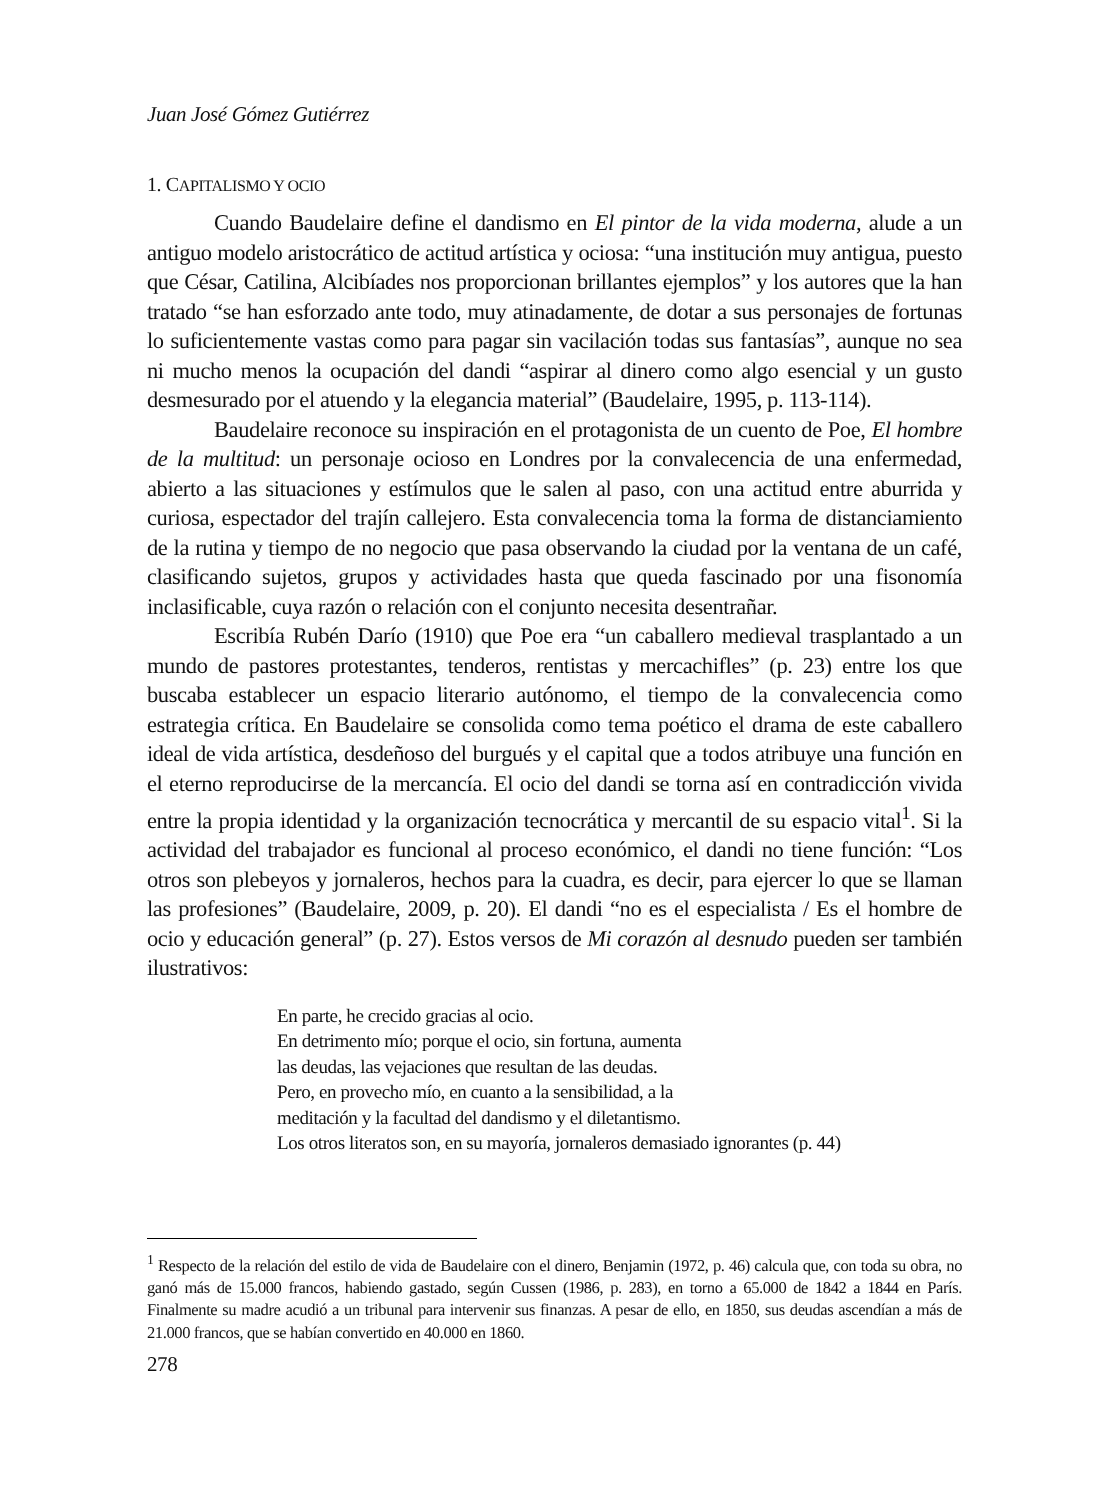Juan José Gómez Gutiérrez
1. CAPITALISMO Y OCIO
Cuando Baudelaire define el dandismo en El pintor de la vida moderna, alude a un antiguo modelo aristocrático de actitud artística y ociosa: “una institución muy antigua, puesto que César, Catilina, Alcibíades nos proporcionan brillantes ejemplos” y los autores que la han tratado “se han esforzado ante todo, muy atinadamente, de dotar a sus personajes de fortunas lo suficientemente vastas como para pagar sin vacilación todas sus fantasías”, aunque no sea ni mucho menos la ocupación del dandi “aspirar al dinero como algo esencial y un gusto desmesurado por el atuendo y la elegancia material” (Baudelaire, 1995, p. 113-114).
Baudelaire reconoce su inspiración en el protagonista de un cuento de Poe, El hombre de la multitud: un personaje ocioso en Londres por la convalecencia de una enfermedad, abierto a las situaciones y estímulos que le salen al paso, con una actitud entre aburrida y curiosa, espectador del trajín callejero. Esta convalecencia toma la forma de distanciamiento de la rutina y tiempo de no negocio que pasa observando la ciudad por la ventana de un café, clasificando sujetos, grupos y actividades hasta que queda fascinado por una fisonomía inclasificable, cuya razón o relación con el conjunto necesita desentrañar.
Escribía Rubén Darío (1910) que Poe era “un caballero medieval trasplantado a un mundo de pastores protestantes, tenderos, rentistas y mercachifles” (p. 23) entre los que buscaba establecer un espacio literario autónomo, el tiempo de la convalecencia como estrategia crítica. En Baudelaire se consolida como tema poético el drama de este caballero ideal de vida artística, desdeñoso del burgués y el capital que a todos atribuye una función en el eterno reproducirse de la mercancía. El ocio del dandi se torna así en contradicción vivida entre la propia identidad y la organización tecnocrática y mercantil de su espacio vital<sup>1</sup>. Si la actividad del trabajador es funcional al proceso económico, el dandi no tiene función: “Los otros son plebeyos y jornaleros, hechos para la cuadra, es decir, para ejercer lo que se llaman las profesiones” (Baudelaire, 2009, p. 20). El dandi “no es el especialista / Es el hombre de ocio y educación general” (p. 27). Estos versos de Mi corazón al desnudo pueden ser también ilustrativos:
En parte, he crecido gracias al ocio.
En detrimento mío; porque el ocio, sin fortuna, aumenta
las deudas, las vejaciones que resultan de las deudas.
Pero, en provecho mío, en cuanto a la sensibilidad, a la
meditación y la facultad del dandismo y el diletantismo.
Los otros literatos son, en su mayoría, jornaleros demasiado ignorantes (p. 44)
<sup>1</sup> Respecto de la relación del estilo de vida de Baudelaire con el dinero, Benjamin (1972, p. 46) calcula que, con toda su obra, no ganó más de 15.000 francos, habiendo gastado, según Cussen (1986, p. 283), en torno a 65.000 de 1842 a 1844 en París. Finalmente su madre acudió a un tribunal para intervenir sus finanzas. A pesar de ello, en 1850, sus deudas ascendían a más de 21.000 francos, que se habían convertido en 40.000 en 1860.
278